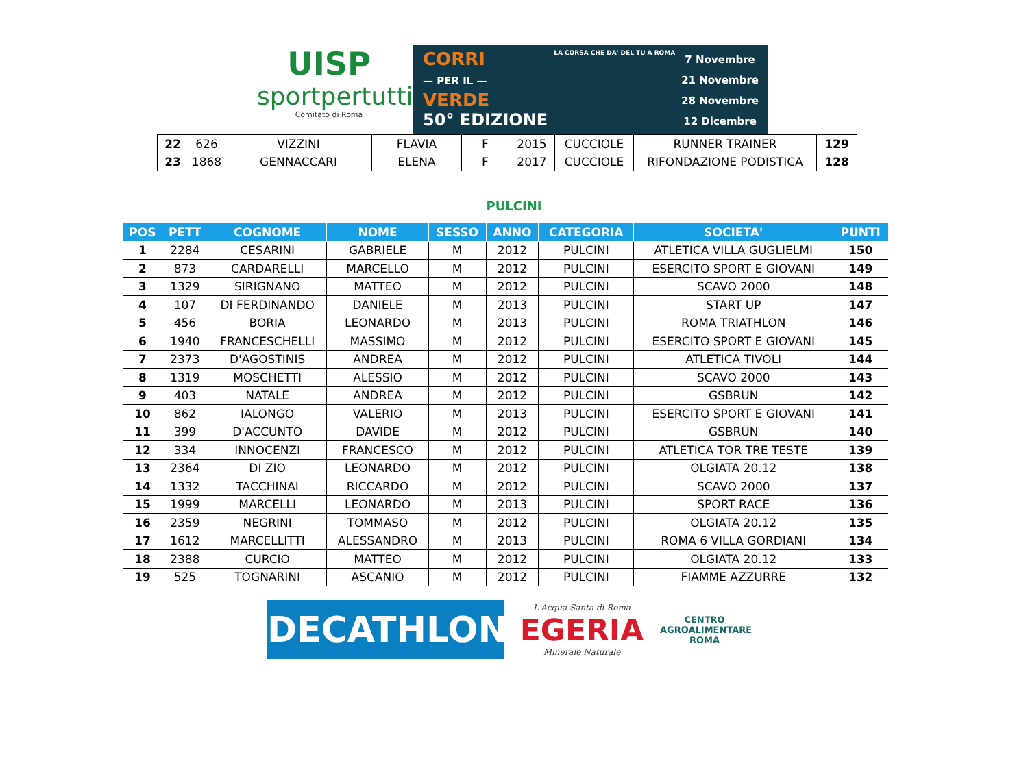UISP
sportpertutti
Comitato di Roma
CORRI
— PER IL —
VERDE
50° EDIZIONE
LA CORSA CHE DA' DEL TU A ROMA
7 Novembre
21 Novembre
28 Novembre
12 Dicembre
| 22 | 626 | VIZZINI | FLAVIA | F | 2015 | CUCCIOLE | RUNNER TRAINER | 129 |
| 23 | 1868 | GENNACCARI | ELENA | F | 2017 | CUCCIOLE | RIFONDAZIONE PODISTICA | 128 |
PULCINI
| POS | PETT | COGNOME | NOME | SESSO | ANNO | CATEGORIA | SOCIETA' | PUNTI |
| --- | --- | --- | --- | --- | --- | --- | --- | --- |
| 1 | 2284 | CESARINI | GABRIELE | M | 2012 | PULCINI | ATLETICA VILLA GUGLIELMI | 150 |
| 2 | 873 | CARDARELLI | MARCELLO | M | 2012 | PULCINI | ESERCITO SPORT E GIOVANI | 149 |
| 3 | 1329 | SIRIGNANO | MATTEO | M | 2012 | PULCINI | SCAVO 2000 | 148 |
| 4 | 107 | DI FERDINANDO | DANIELE | M | 2013 | PULCINI | START UP | 147 |
| 5 | 456 | BORIA | LEONARDO | M | 2013 | PULCINI | ROMA TRIATHLON | 146 |
| 6 | 1940 | FRANCESCHELLI | MASSIMO | M | 2012 | PULCINI | ESERCITO SPORT E GIOVANI | 145 |
| 7 | 2373 | D'AGOSTINIS | ANDREA | M | 2012 | PULCINI | ATLETICA TIVOLI | 144 |
| 8 | 1319 | MOSCHETTI | ALESSIO | M | 2012 | PULCINI | SCAVO 2000 | 143 |
| 9 | 403 | NATALE | ANDREA | M | 2012 | PULCINI | GSBRUN | 142 |
| 10 | 862 | IALONGO | VALERIO | M | 2013 | PULCINI | ESERCITO SPORT E GIOVANI | 141 |
| 11 | 399 | D'ACCUNTO | DAVIDE | M | 2012 | PULCINI | GSBRUN | 140 |
| 12 | 334 | INNOCENZI | FRANCESCO | M | 2012 | PULCINI | ATLETICA TOR TRE TESTE | 139 |
| 13 | 2364 | DI ZIO | LEONARDO | M | 2012 | PULCINI | OLGIATA 20.12 | 138 |
| 14 | 1332 | TACCHINAI | RICCARDO | M | 2012 | PULCINI | SCAVO 2000 | 137 |
| 15 | 1999 | MARCELLI | LEONARDO | M | 2013 | PULCINI | SPORT RACE | 136 |
| 16 | 2359 | NEGRINI | TOMMASO | M | 2012 | PULCINI | OLGIATA 20.12 | 135 |
| 17 | 1612 | MARCELLITTI | ALESSANDRO | M | 2013 | PULCINI | ROMA 6 VILLA GORDIANI | 134 |
| 18 | 2388 | CURCIO | MATTEO | M | 2012 | PULCINI | OLGIATA 20.12 | 133 |
| 19 | 525 | TOGNARINI | ASCANIO | M | 2012 | PULCINI | FIAMME AZZURRE | 132 |
DECATHLON
L'Acqua Santa di Roma
EGERIA
Minerale Naturale
CENTRO
AGROALIMENTARE
ROMA